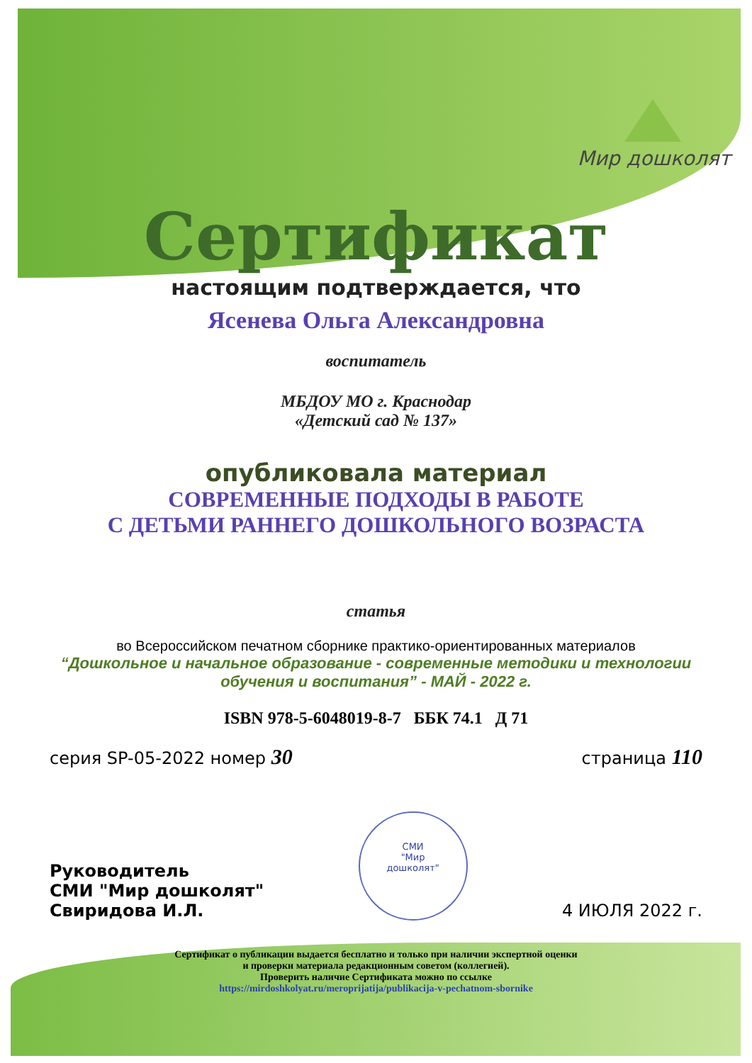Мир дошколят
Сертификат
настоящим подтверждается, что
Ясенева Ольга Александровна
воспитатель
МБДОУ МО г. Краснодар
«Детский сад № 137»
опубликовала материал
СОВРЕМЕННЫЕ ПОДХОДЫ В РАБОТЕ
С ДЕТЬМИ РАННЕГО ДОШКОЛЬНОГО ВОЗРАСТА
статья
во Всероссийском печатном сборнике практико-ориентированных материалов
“Дошкольное и начальное образование - современные методики и технологии
обучения и воспитания” - МАЙ - 2022 г.
ISBN 978-5-6048019-8-7 ББК 74.1 Д 71
серия SP-05-2022 номер 30 страница 110
Руководитель
СМИ "Мир дошколят"
Свиридова И.Л. СМИ
"Мир
дошколят" 4 ИЮЛЯ 2022 г.
Сертификат о публикации выдается бесплатно и только при наличии экспертной оценки
и проверки материала редакционным советом (коллегией).
Проверить наличие Сертификата можно по ссылке
https://mirdoshkolyat.ru/meroprijatija/publikacija-v-pechatnom-sbornike